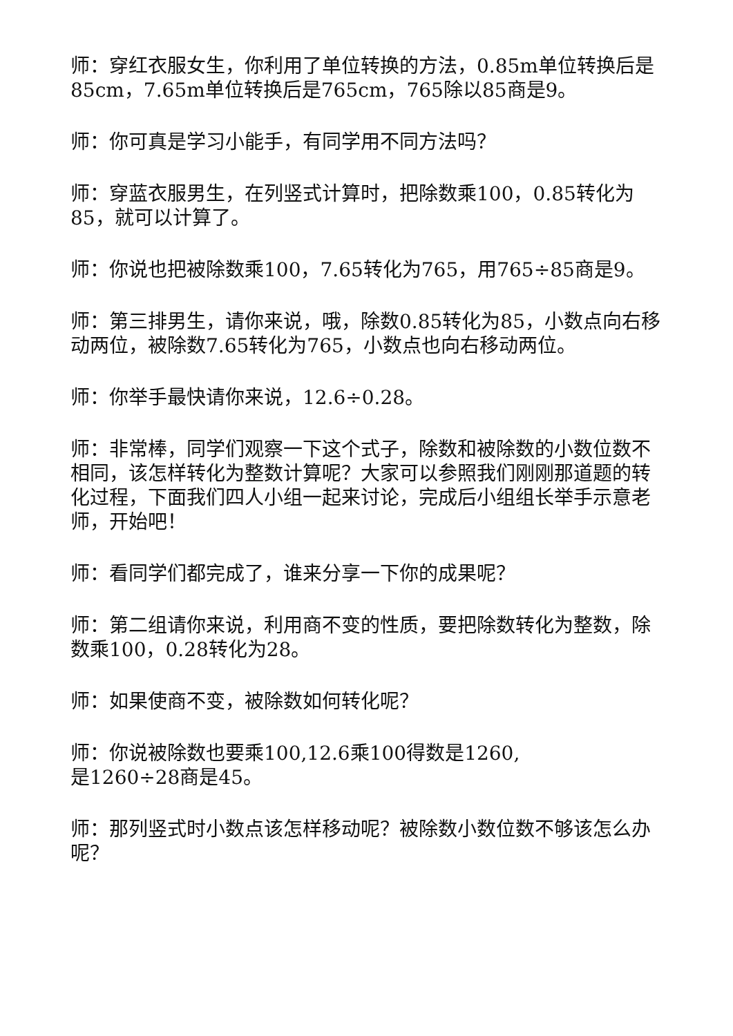师：穿红衣服女生，你利用了单位转换的方法，0.85m单位转换后是85cm，7.65m单位转换后是765cm，765除以85商是9。
师：你可真是学习小能手，有同学用不同方法吗？
师：穿蓝衣服男生，在列竖式计算时，把除数乘100，0.85转化为85，就可以计算了。
师：你说也把被除数乘100，7.65转化为765，用765÷85商是9。
师：第三排男生，请你来说，哦，除数0.85转化为85，小数点向右移动两位，被除数7.65转化为765，小数点也向右移动两位。
师：你举手最快请你来说，12.6÷0.28。
师：非常棒，同学们观察一下这个式子，除数和被除数的小数位数不相同，该怎样转化为整数计算呢？大家可以参照我们刚刚那道题的转化过程，下面我们四人小组一起来讨论，完成后小组组长举手示意老师，开始吧！
师：看同学们都完成了，谁来分享一下你的成果呢？
师：第二组请你来说，利用商不变的性质，要把除数转化为整数，除数乘100，0.28转化为28。
师：如果使商不变，被除数如何转化呢？
师：你说被除数也要乘100,12.6乘100得数是1260,
是1260÷28商是45。
师：那列竖式时小数点该怎样移动呢？被除数小数位数不够该怎么办呢？